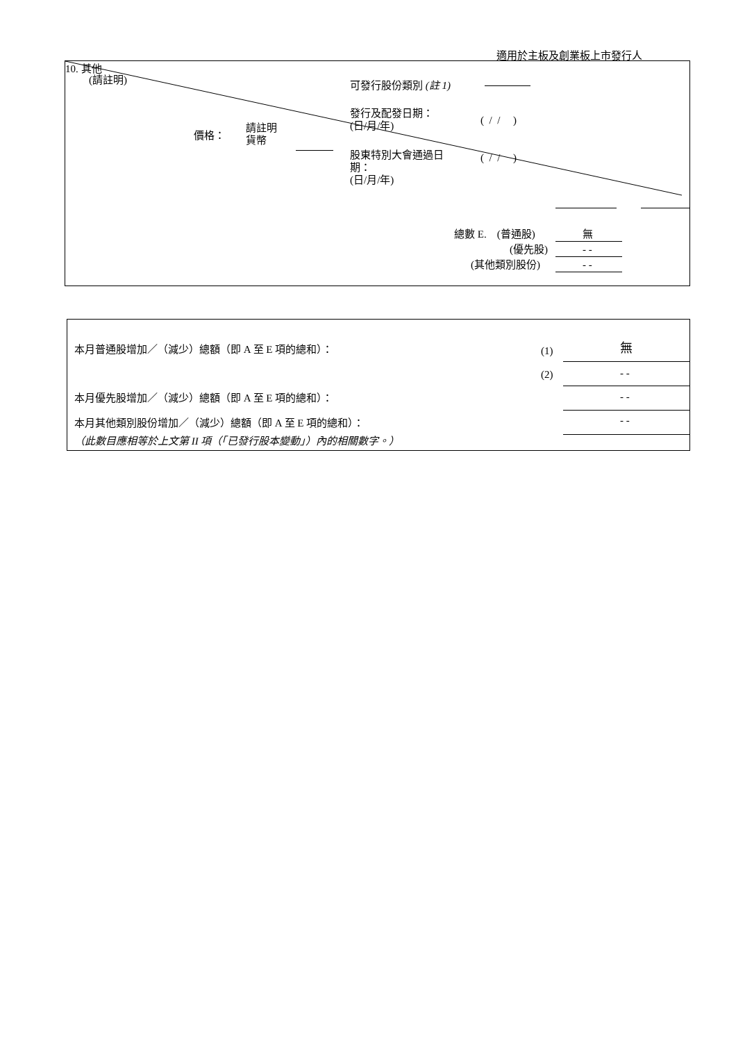適用於主板及創業板上市發行人
10. 其他
(請註明) 可發行股份類別 (註 1)
發行及配發日期：
(日/月/年)
( / / )
價格：
請註明
貨幣
股東特別大會通過日
期：
(日/月/年)
( / / )
總數 E. (普通股) 無
(優先股) - -
(其他類別股份) - -
本月普通股增加／（減少）總額（即 A 至 E 項的總和）： (1) 無
(2) - -
本月優先股增加／（減少）總額（即 A 至 E 項的總和）： - -
本月其他類別股份增加／（減少）總額（即 A 至 E 項的總和）： - -
（此數目應相等於上文第 II 項（「已發行股本變動」）內的相關數字。）